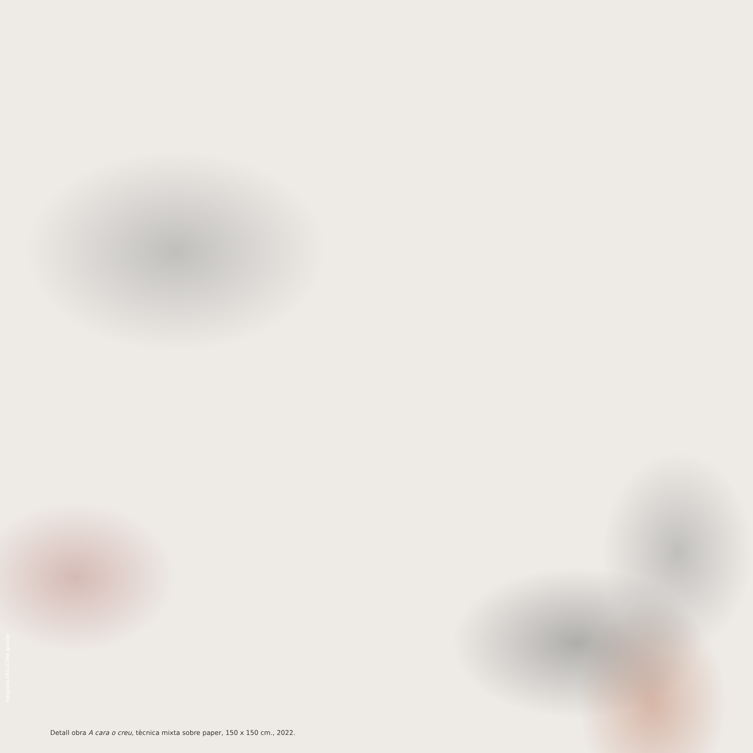Fotografia ARILUCENA @luzzar
Detall obra A cara o creu, tècnica mixta sobre paper, 150 x 150 cm., 2022.